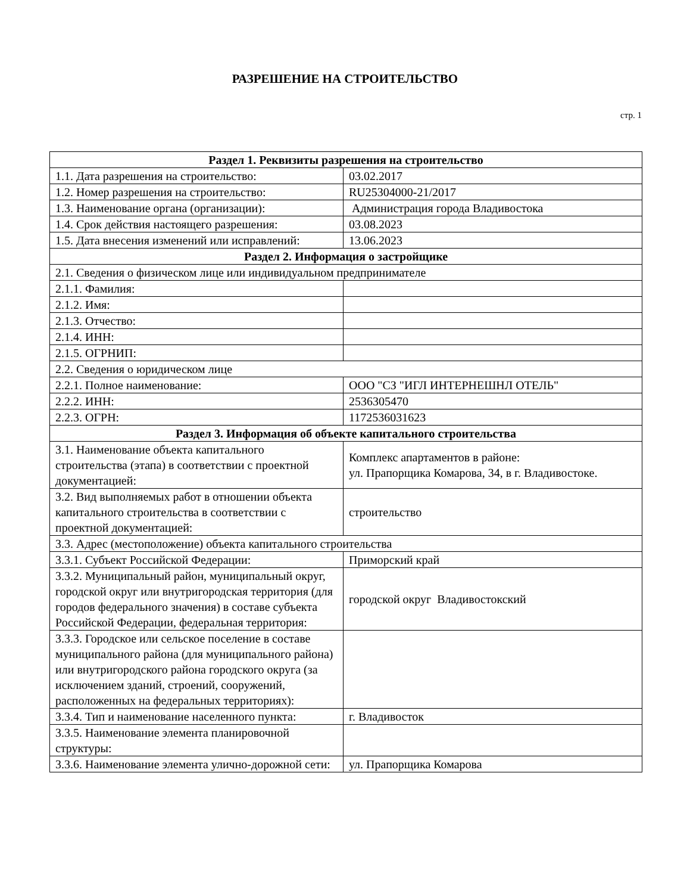РАЗРЕШЕНИЕ НА СТРОИТЕЛЬСТВО
стр. 1
| Раздел 1. Реквизиты разрешения на строительство | |
| --- | --- |
| 1.1. Дата разрешения на строительство: | 03.02.2017 |
| 1.2. Номер разрешения на строительство: | RU25304000-21/2017 |
| 1.3. Наименование органа (организации): | Администрация города Владивостока |
| 1.4. Срок действия настоящего разрешения: | 03.08.2023 |
| 1.5. Дата внесения изменений или исправлений: | 13.06.2023 |
| Раздел 2. Информация о застройщике | |
| 2.1. Сведения о физическом лице или индивидуальном предпринимателе | |
| 2.1.1. Фамилия: | |
| 2.1.2. Имя: | |
| 2.1.3. Отчество: | |
| 2.1.4. ИНН: | |
| 2.1.5. ОГРНИП: | |
| 2.2. Сведения о юридическом лице | |
| 2.2.1. Полное наименование: | ООО "СЗ "ИГЛ ИНТЕРНЕШНЛ ОТЕЛЬ" |
| 2.2.2. ИНН: | 2536305470 |
| 2.2.3. ОГРН: | 1172536031623 |
| Раздел 3. Информация об объекте капитального строительства | |
| 3.1. Наименование объекта капитального строительства (этапа) в соответствии с проектной документацией: | Комплекс апартаментов в районе: ул. Прапорщика Комарова, 34, в г. Владивостоке. |
| 3.2. Вид выполняемых работ в отношении объекта капитального строительства в соответствии с проектной документацией: | строительство |
| 3.3. Адрес (местоположение) объекта капитального строительства | |
| 3.3.1. Субъект Российской Федерации: | Приморский край |
| 3.3.2. Муниципальный район, муниципальный округ, городской округ или внутригородская территория (для городов федерального значения) в составе субъекта Российской Федерации, федеральная территория: | городской округ Владивостокский |
| 3.3.3. Городское или сельское поселение в составе муниципального района (для муниципального района) или внутригородского района городского округа (за исключением зданий, строений, сооружений, расположенных на федеральных территориях): | |
| 3.3.4. Тип и наименование населенного пункта: | г. Владивосток |
| 3.3.5. Наименование элемента планировочной структуры: | |
| 3.3.6. Наименование элемента улично-дорожной сети: | ул. Прапорщика Комарова |